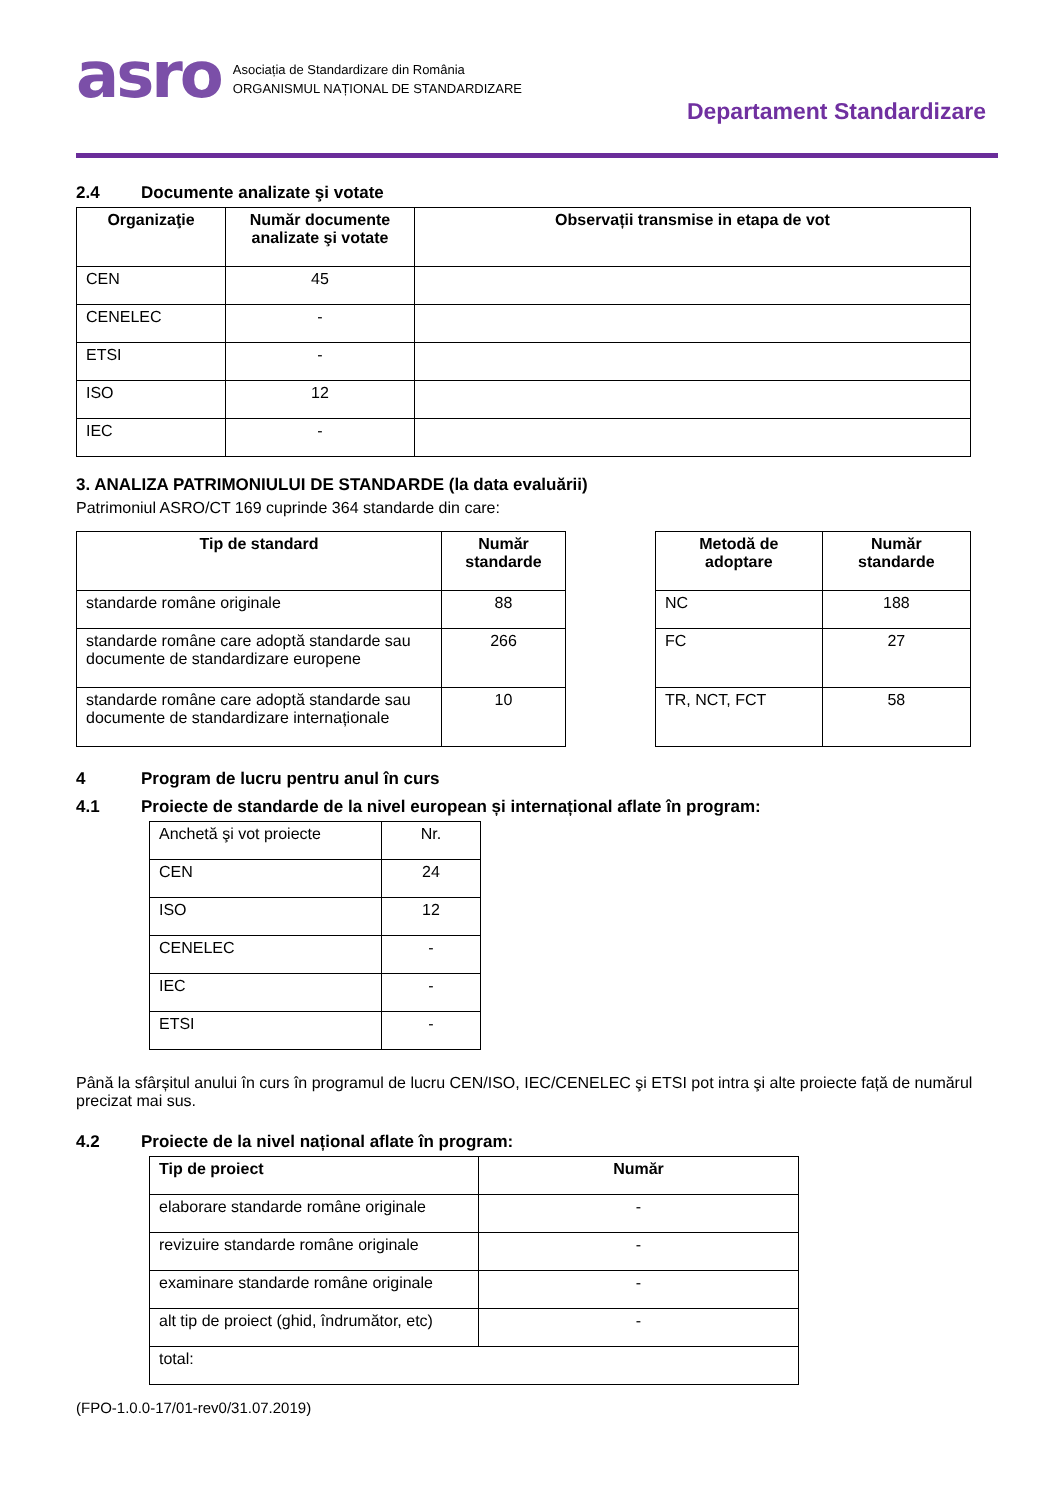asro
Asociația de Standardizare din România
ORGANISMUL NAȚIONAL DE STANDARDIZARE
Departament Standardizare
2.4 Documente analizate şi votate
| Organizaţie | Număr documente analizate şi votate | Observații transmise in etapa de vot |
| --- | --- | --- |
| CEN | 45 | |
| CENELEC | - | |
| ETSI | - | |
| ISO | 12 | |
| IEC | - | |
3. ANALIZA PATRIMONIULUI DE STANDARDE (la data evaluării)
Patrimoniul ASRO/CT 169 cuprinde 364 standarde din care:
| Tip de standard | Număr standarde |
| --- | --- |
| standarde române originale | 88 |
| standarde române care adoptă standarde sau documente de standardizare europene | 266 |
| standarde române care adoptă standarde sau documente de standardizare internaționale | 10 |
| Metodă de adoptare | Număr standarde |
| --- | --- |
| NC | 188 |
| FC | 27 |
| TR, NCT, FCT | 58 |
4 Program de lucru pentru anul în curs
4.1 Proiecte de standarde de la nivel european și internațional aflate în program:
| Anchetă şi vot proiecte | Nr. |
| CEN | 24 |
| ISO | 12 |
| CENELEC | - |
| IEC | - |
| ETSI | - |
Până la sfârșitul anului în curs în programul de lucru CEN/ISO, IEC/CENELEC şi ETSI pot intra şi alte proiecte față de numărul precizat mai sus.
4.2 Proiecte de la nivel național aflate în program:
| Tip de proiect | Număr |
| elaborare standarde române originale | - |
| revizuire standarde române originale | - |
| examinare standarde române originale | - |
| alt tip de proiect (ghid, îndrumător, etc) | - |
| total: | |
(FPO-1.0.0-17/01-rev0/31.07.2019)